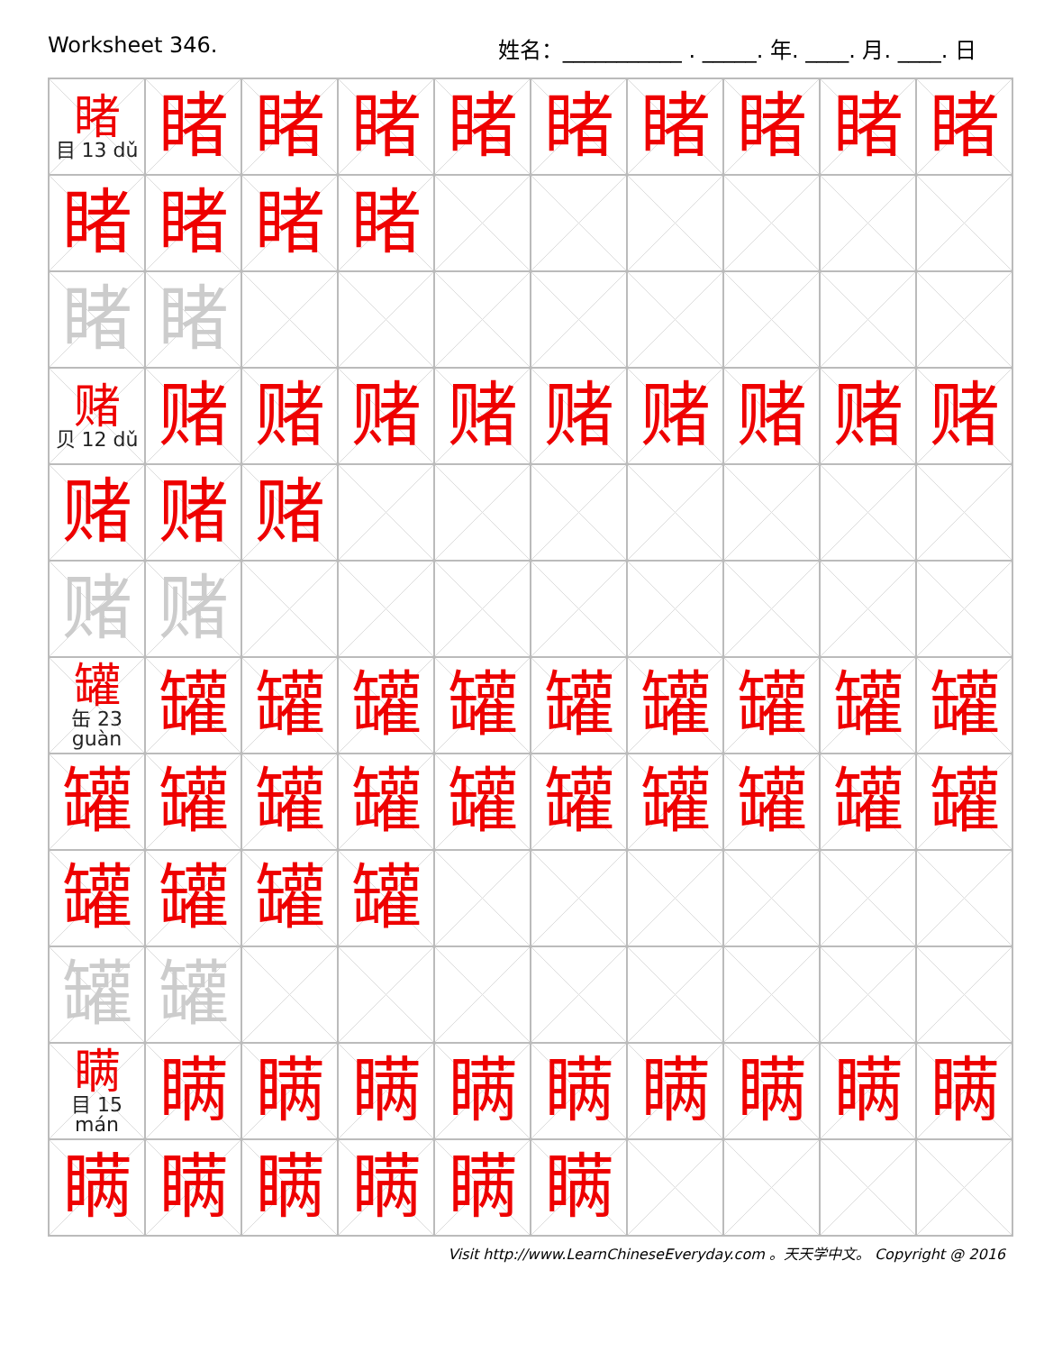Worksheet 346. 姓名：___________ . _____. 年. ____. 月. ____. 日
| 睹 目 13 dǔ | 睹 | 睹 | 睹 | 睹 | 睹 | 睹 | 睹 | 睹 | 睹 |
| 睹 | 睹 | 睹 | 睹 | | | | | | |
| 睹 | 睹 | | | | | | | | |
| 赌 贝 12 dǔ | 赌 | 赌 | 赌 | 赌 | 赌 | 赌 | 赌 | 赌 | 赌 |
| 赌 | 赌 | 赌 | | | | | | | |
| 赌 | 赌 | | | | | | | | |
| 罐 缶 23 guàn | 罐 | 罐 | 罐 | 罐 | 罐 | 罐 | 罐 | 罐 | 罐 |
| 罐 | 罐 | 罐 | 罐 | 罐 | 罐 | 罐 | 罐 | 罐 | 罐 |
| 罐 | 罐 | 罐 | 罐 | | | | | | |
| 罐 | 罐 | | | | | | | | |
| 瞒 目 15 mán | 瞒 | 瞒 | 瞒 | 瞒 | 瞒 | 瞒 | 瞒 | 瞒 | 瞒 |
| 瞒 | 瞒 | 瞒 | 瞒 | 瞒 | 瞒 | | | | |
Visit http://www.LearnChineseEveryday.com 。天天学中文。 Copyright @ 2016